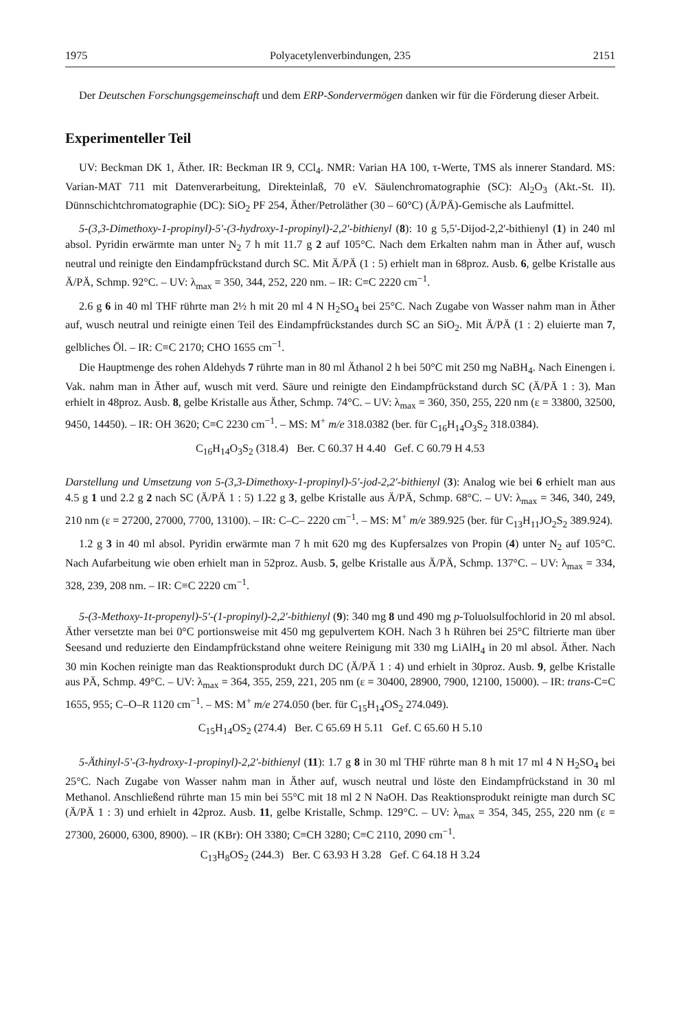1975 Polyacetylenverbindungen, 235 2151
Der Deutschen Forschungsgemeinschaft und dem ERP-Sondervermögen danken wir für die Förderung dieser Arbeit.
Experimenteller Teil
UV: Beckman DK 1, Äther. IR: Beckman IR 9, CCl<sub>4</sub>. NMR: Varian HA 100, τ-Werte, TMS als innerer Standard. MS: Varian-MAT 711 mit Datenverarbeitung, Direkteinlaß, 70 eV. Säulenchromatographie (SC): Al<sub>2</sub>O<sub>3</sub> (Akt.-St. II). Dünnschichtchromatographie (DC): SiO<sub>2</sub> PF 254, Äther/Petroläther (30 – 60°C) (Ä/PÄ)-Gemische als Laufmittel.
5-(3,3-Dimethoxy-1-propinyl)-5'-(3-hydroxy-1-propinyl)-2,2'-bithienyl (8): 10 g 5,5'-Dijod-2,2'-bithienyl (1) in 240 ml absol. Pyridin erwärmte man unter N<sub>2</sub> 7 h mit 11.7 g 2 auf 105°C. Nach dem Erkalten nahm man in Äther auf, wusch neutral und reinigte den Eindampfrückstand durch SC. Mit Ä/PÄ (1 : 5) erhielt man in 68proz. Ausb. 6, gelbe Kristalle aus Ä/PÄ, Schmp. 92°C. – UV: λ<sub>max</sub> = 350, 344, 252, 220 nm. – IR: C≡C 2220 cm<sup>−1</sup>.
2.6 g 6 in 40 ml THF rührte man 2½ h mit 20 ml 4 N H<sub>2</sub>SO<sub>4</sub> bei 25°C. Nach Zugabe von Wasser nahm man in Äther auf, wusch neutral und reinigte einen Teil des Eindampfrückstandes durch SC an SiO<sub>2</sub>. Mit Ä/PÄ (1 : 2) eluierte man 7, gelbliches Öl. – IR: C≡C 2170; CHO 1655 cm<sup>−1</sup>.
Die Hauptmenge des rohen Aldehyds 7 rührte man in 80 ml Äthanol 2 h bei 50°C mit 250 mg NaBH<sub>4</sub>. Nach Einengen i. Vak. nahm man in Äther auf, wusch mit verd. Säure und reinigte den Eindampfrückstand durch SC (Ä/PÄ 1 : 3). Man erhielt in 48proz. Ausb. 8, gelbe Kristalle aus Äther, Schmp. 74°C. – UV: λ<sub>max</sub> = 360, 350, 255, 220 nm (ε = 33800, 32500, 9450, 14450). – IR: OH 3620; C≡C 2230 cm<sup>−1</sup>. – MS: M<sup>+</sup> m/e 318.0382 (ber. für C<sub>16</sub>H<sub>14</sub>O<sub>3</sub>S<sub>2</sub> 318.0384).
C<sub>16</sub>H<sub>14</sub>O<sub>3</sub>S<sub>2</sub> (318.4) Ber. C 60.37 H 4.40 Gef. C 60.79 H 4.53
Darstellung und Umsetzung von 5-(3,3-Dimethoxy-1-propinyl)-5'-jod-2,2'-bithienyl (3): Analog wie bei 6 erhielt man aus 4.5 g 1 und 2.2 g 2 nach SC (Ä/PÄ 1 : 5) 1.22 g 3, gelbe Kristalle aus Ä/PÄ, Schmp. 68°C. – UV: λ<sub>max</sub> = 346, 340, 249, 210 nm (ε = 27200, 27000, 7700, 13100). – IR: C–C– 2220 cm<sup>−1</sup>. – MS: M<sup>+</sup> m/e 389.925 (ber. für C<sub>13</sub>H<sub>11</sub>JO<sub>2</sub>S<sub>2</sub> 389.924).
1.2 g 3 in 40 ml absol. Pyridin erwärmte man 7 h mit 620 mg des Kupfersalzes von Propin (4) unter N<sub>2</sub> auf 105°C. Nach Aufarbeitung wie oben erhielt man in 52proz. Ausb. 5, gelbe Kristalle aus Ä/PÄ, Schmp. 137°C. – UV: λ<sub>max</sub> = 334, 328, 239, 208 nm. – IR: C≡C 2220 cm<sup>−1</sup>.
5-(3-Methoxy-1t-propenyl)-5'-(1-propinyl)-2,2'-bithienyl (9): 340 mg 8 und 490 mg p-Toluolsulfochlorid in 20 ml absol. Äther versetzte man bei 0°C portionsweise mit 450 mg gepulvertem KOH. Nach 3 h Rühren bei 25°C filtrierte man über Seesand und reduzierte den Eindampfrückstand ohne weitere Reinigung mit 330 mg LiAlH<sub>4</sub> in 20 ml absol. Äther. Nach 30 min Kochen reinigte man das Reaktionsprodukt durch DC (Ä/PÄ 1 : 4) und erhielt in 30proz. Ausb. 9, gelbe Kristalle aus PÄ, Schmp. 49°C. – UV: λ<sub>max</sub> = 364, 355, 259, 221, 205 nm (ε = 30400, 28900, 7900, 12100, 15000). – IR: trans-C=C 1655, 955; C–O–R 1120 cm<sup>−1</sup>. – MS: M<sup>+</sup> m/e 274.050 (ber. für C<sub>15</sub>H<sub>14</sub>OS<sub>2</sub> 274.049).
C<sub>15</sub>H<sub>14</sub>OS<sub>2</sub> (274.4) Ber. C 65.69 H 5.11 Gef. C 65.60 H 5.10
5-Äthinyl-5'-(3-hydroxy-1-propinyl)-2,2'-bithienyl (11): 1.7 g 8 in 30 ml THF rührte man 8 h mit 17 ml 4 N H<sub>2</sub>SO<sub>4</sub> bei 25°C. Nach Zugabe von Wasser nahm man in Äther auf, wusch neutral und löste den Eindampfrückstand in 30 ml Methanol. Anschließend rührte man 15 min bei 55°C mit 18 ml 2 N NaOH. Das Reaktionsprodukt reinigte man durch SC (Ä/PÄ 1 : 3) und erhielt in 42proz. Ausb. 11, gelbe Kristalle, Schmp. 129°C. – UV: λ<sub>max</sub> = 354, 345, 255, 220 nm (ε = 27300, 26000, 6300, 8900). – IR (KBr): OH 3380; C≡CH 3280; C≡C 2110, 2090 cm<sup>−1</sup>.
C<sub>13</sub>H<sub>8</sub>OS<sub>2</sub> (244.3) Ber. C 63.93 H 3.28 Gef. C 64.18 H 3.24